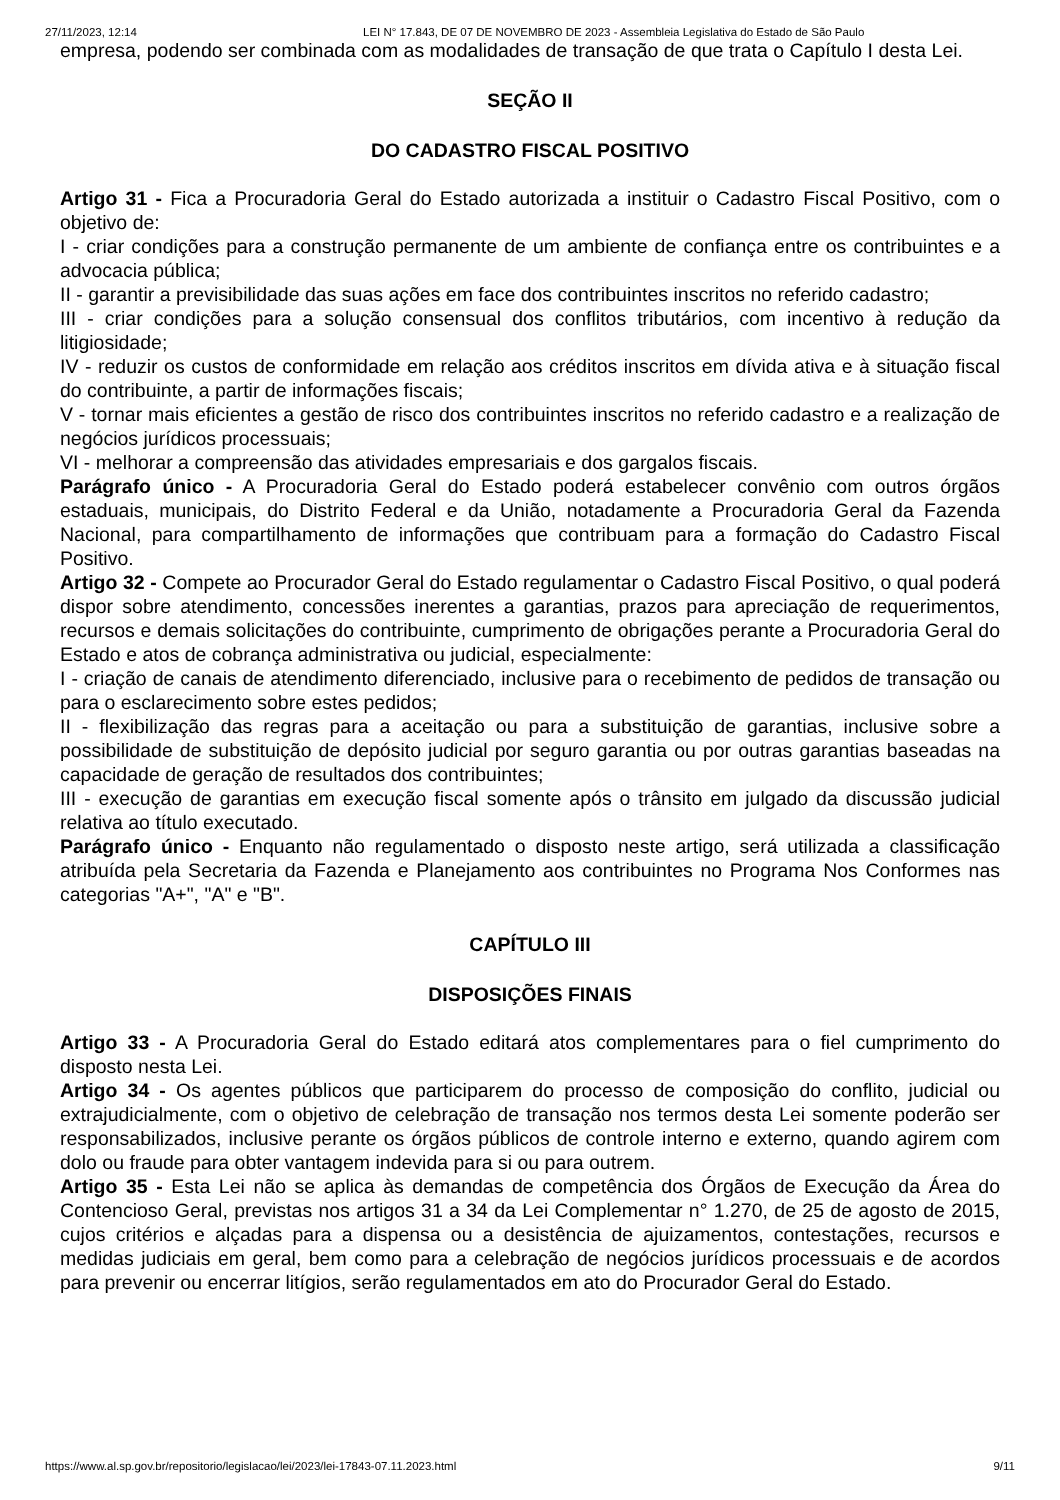27/11/2023, 12:14 LEI N° 17.843, DE 07 DE NOVEMBRO DE 2023 - Assembleia Legislativa do Estado de São Paulo
empresa, podendo ser combinada com as modalidades de transação de que trata o Capítulo I desta Lei.
SEÇÃO II
DO CADASTRO FISCAL POSITIVO
Artigo 31 - Fica a Procuradoria Geral do Estado autorizada a instituir o Cadastro Fiscal Positivo, com o objetivo de:
I - criar condições para a construção permanente de um ambiente de confiança entre os contribuintes e a advocacia pública;
II - garantir a previsibilidade das suas ações em face dos contribuintes inscritos no referido cadastro;
III - criar condições para a solução consensual dos conflitos tributários, com incentivo à redução da litigiosidade;
IV - reduzir os custos de conformidade em relação aos créditos inscritos em dívida ativa e à situação fiscal do contribuinte, a partir de informações fiscais;
V - tornar mais eficientes a gestão de risco dos contribuintes inscritos no referido cadastro e a realização de negócios jurídicos processuais;
VI - melhorar a compreensão das atividades empresariais e dos gargalos fiscais.
Parágrafo único - A Procuradoria Geral do Estado poderá estabelecer convênio com outros órgãos estaduais, municipais, do Distrito Federal e da União, notadamente a Procuradoria Geral da Fazenda Nacional, para compartilhamento de informações que contribuam para a formação do Cadastro Fiscal Positivo.
Artigo 32 - Compete ao Procurador Geral do Estado regulamentar o Cadastro Fiscal Positivo, o qual poderá dispor sobre atendimento, concessões inerentes a garantias, prazos para apreciação de requerimentos, recursos e demais solicitações do contribuinte, cumprimento de obrigações perante a Procuradoria Geral do Estado e atos de cobrança administrativa ou judicial, especialmente:
I - criação de canais de atendimento diferenciado, inclusive para o recebimento de pedidos de transação ou para o esclarecimento sobre estes pedidos;
II - flexibilização das regras para a aceitação ou para a substituição de garantias, inclusive sobre a possibilidade de substituição de depósito judicial por seguro garantia ou por outras garantias baseadas na capacidade de geração de resultados dos contribuintes;
III - execução de garantias em execução fiscal somente após o trânsito em julgado da discussão judicial relativa ao título executado.
Parágrafo único - Enquanto não regulamentado o disposto neste artigo, será utilizada a classificação atribuída pela Secretaria da Fazenda e Planejamento aos contribuintes no Programa Nos Conformes nas categorias "A+", "A" e "B".
CAPÍTULO III
DISPOSIÇÕES FINAIS
Artigo 33 - A Procuradoria Geral do Estado editará atos complementares para o fiel cumprimento do disposto nesta Lei.
Artigo 34 - Os agentes públicos que participarem do processo de composição do conflito, judicial ou extrajudicialmente, com o objetivo de celebração de transação nos termos desta Lei somente poderão ser responsabilizados, inclusive perante os órgãos públicos de controle interno e externo, quando agirem com dolo ou fraude para obter vantagem indevida para si ou para outrem.
Artigo 35 - Esta Lei não se aplica às demandas de competência dos Órgãos de Execução da Área do Contencioso Geral, previstas nos artigos 31 a 34 da Lei Complementar n° 1.270, de 25 de agosto de 2015, cujos critérios e alçadas para a dispensa ou a desistência de ajuizamentos, contestações, recursos e medidas judiciais em geral, bem como para a celebração de negócios jurídicos processuais e de acordos para prevenir ou encerrar litígios, serão regulamentados em ato do Procurador Geral do Estado.
https://www.al.sp.gov.br/repositorio/legislacao/lei/2023/lei-17843-07.11.2023.html 9/11